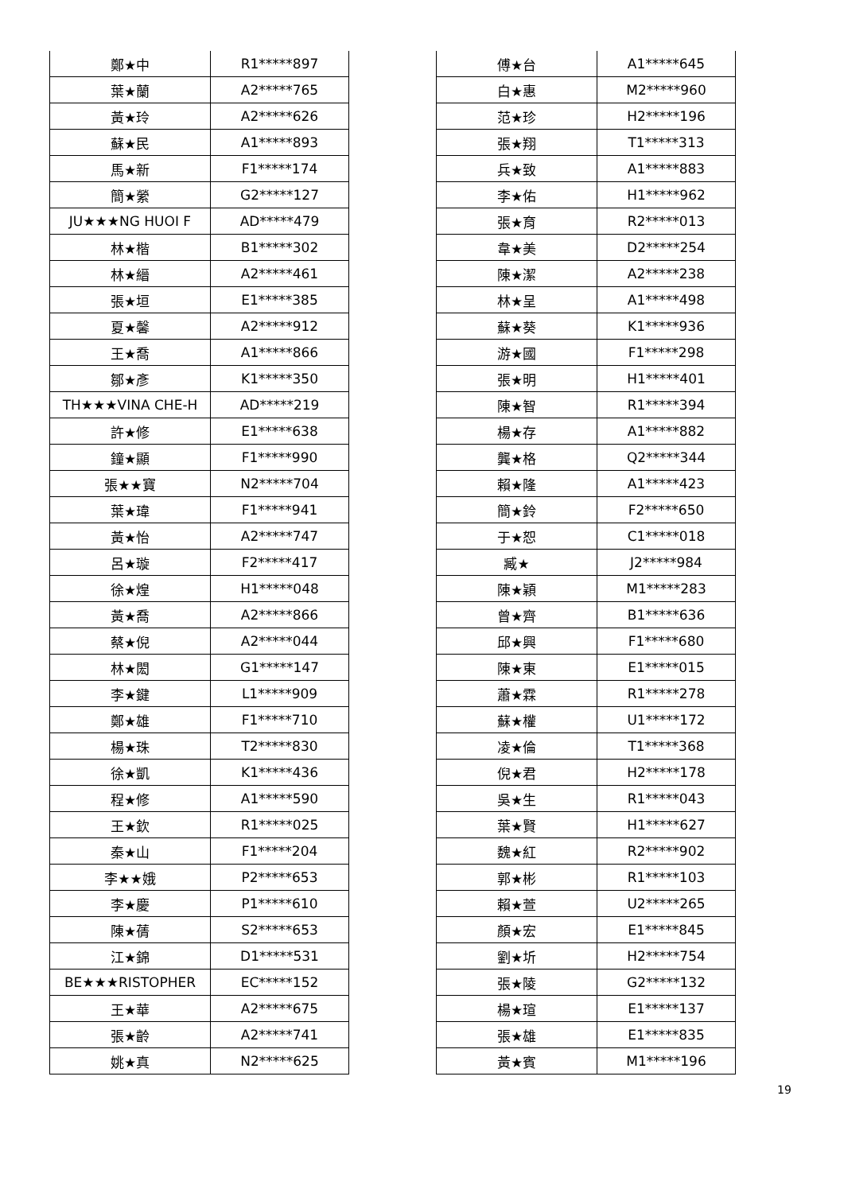| 鄭★中 | R1*****897 |
| 葉★蘭 | A2*****765 |
| 黃★玲 | A2*****626 |
| 蘇★民 | A1*****893 |
| 馬★新 | F1*****174 |
| 簡★縈 | G2*****127 |
| JU★★★NG HUOI F | AD*****479 |
| 林★楷 | B1*****302 |
| 林★縉 | A2*****461 |
| 張★垣 | E1*****385 |
| 夏★馨 | A2*****912 |
| 王★喬 | A1*****866 |
| 鄒★彥 | K1*****350 |
| TH★★★VINA CHE-H | AD*****219 |
| 許★修 | E1*****638 |
| 鐘★顯 | F1*****990 |
| 張★★寶 | N2*****704 |
| 葉★瑋 | F1*****941 |
| 黃★怡 | A2*****747 |
| 呂★璇 | F2*****417 |
| 徐★煌 | H1*****048 |
| 黃★喬 | A2*****866 |
| 蔡★倪 | A2*****044 |
| 林★閎 | G1*****147 |
| 李★鍵 | L1*****909 |
| 鄭★雄 | F1*****710 |
| 楊★珠 | T2*****830 |
| 徐★凱 | K1*****436 |
| 程★修 | A1*****590 |
| 王★欽 | R1*****025 |
| 秦★山 | F1*****204 |
| 李★★娥 | P2*****653 |
| 李★慶 | P1*****610 |
| 陳★蒨 | S2*****653 |
| 江★錦 | D1*****531 |
| BE★★★RISTOPHER | EC*****152 |
| 王★華 | A2*****675 |
| 張★齡 | A2*****741 |
| 姚★真 | N2*****625 |
| 傅★台 | A1*****645 |
| 白★惠 | M2*****960 |
| 范★珍 | H2*****196 |
| 張★翔 | T1*****313 |
| 兵★致 | A1*****883 |
| 李★佑 | H1*****962 |
| 張★育 | R2*****013 |
| 韋★美 | D2*****254 |
| 陳★潔 | A2*****238 |
| 林★呈 | A1*****498 |
| 蘇★葵 | K1*****936 |
| 游★國 | F1*****298 |
| 張★明 | H1*****401 |
| 陳★智 | R1*****394 |
| 楊★存 | A1*****882 |
| 龔★格 | Q2*****344 |
| 賴★隆 | A1*****423 |
| 簡★鈴 | F2*****650 |
| 于★恕 | C1*****018 |
| 臧★ | J2*****984 |
| 陳★穎 | M1*****283 |
| 曾★齊 | B1*****636 |
| 邱★興 | F1*****680 |
| 陳★東 | E1*****015 |
| 蕭★霖 | R1*****278 |
| 蘇★權 | U1*****172 |
| 凌★倫 | T1*****368 |
| 倪★君 | H2*****178 |
| 吳★生 | R1*****043 |
| 葉★賢 | H1*****627 |
| 魏★紅 | R2*****902 |
| 郭★彬 | R1*****103 |
| 賴★萱 | U2*****265 |
| 顏★宏 | E1*****845 |
| 劉★圻 | H2*****754 |
| 張★陵 | G2*****132 |
| 楊★瑄 | E1*****137 |
| 張★雄 | E1*****835 |
| 黃★賓 | M1*****196 |
19